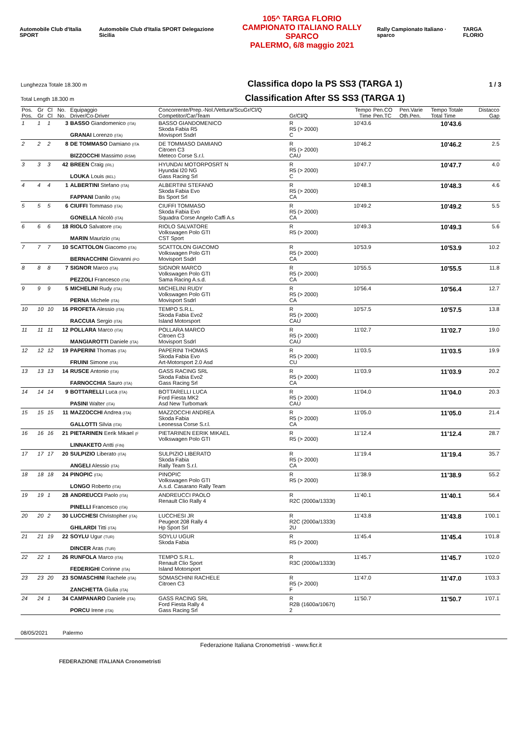Automobile Club d'Italia SPORT
Automobile Club d'Italia SPORT Delegazione Sicilia
105^ TARGA FLORIO
CAMPIONATO ITALIANO RALLY SPARCO
PALERMO, 6/8 maggio 2021
Rally Campionato Italiano · sparco
TARGA FLORIO
Lunghezza Totale 18.300 m
Classifica dopo la PS SS3 (TARGA 1)
1 / 3
Total Length 18.300 m
Classification After SS SS3 (TARGA 1)
| Pos. | Gr | Cl | No. | Equipaggio | Concorrente/Prep.-Nol./Vettura/ScuGr/Cl/Q | | Tempo | Pen.CO | Pen.Varie | Tempo Totale | Distacco |
| --- | --- | --- | --- | --- | --- | --- | --- | --- | --- | --- | --- |
| Pos. | Gr | Cl | No. | Driver/Co-Driver | Competitor/Car/Team | Gr/Cl/Q | Time | Pen.TC | Oth.Pen. | Total Time | Gap |
| 1 | 1 | 1 | 3 | BASSO Giandomenico (ITA) GRANAI Lorenzo (ITA) | BASSO GIANDOMENICO Skoda Fabia R5 Movisport Ssdrl | R R5 (> 2000) C | 10'43.6 | | | 10'43.6 | |
| 2 | 2 | 2 | 8 | DE TOMMASO Damiano (ITA BIZZOCCHI Massimo (RSM) | DE TOMMASO DAMIANO Citroen C3 Meteco Corse S.r.l. | R R5 (> 2000) CAU | 10'46.2 | | | 10'46.2 | 2.5 |
| 3 | 3 | 3 | 42 | BREEN Craig (IRL) LOUKA Louis (BEL) | HYUNDAI MOTORPOSRT N Hyundai I20 NG Gass Racing Srl | R R5 (> 2000) C | 10'47.7 | | | 10'47.7 | 4.0 |
| 4 | 4 | 4 | 1 | ALBERTINI Stefano (ITA) FAPPANI Danilo (ITA) | ALBERTINI STEFANO Skoda Fabia Evo Bs Sport Srl | R R5 (> 2000) CA | 10'48.3 | | | 10'48.3 | 4.6 |
| 5 | 5 | 5 | 6 | CIUFFI Tommaso (ITA) GONELLA Nicolò (ITA) | CIUFFI TOMMASO Skoda Fabia Evo Squadra Corse Angelo Caffi A.s | R R5 (> 2000) CA | 10'49.2 | | | 10'49.2 | 5.5 |
| 6 | 6 | 6 | 18 | RIOLO Salvatore (ITA) MARIN Maurizio (ITA) | RIOLO SALVATORE Volkswagen Polo GTI CST Sport | R R5 (> 2000) | 10'49.3 | | | 10'49.3 | 5.6 |
| 7 | 7 | 7 | 10 | SCATTOLON Giacomo (ITA) BERNACCHINI Giovanni (PO | SCATTOLON GIACOMO Volkswagen Polo GTI Movisport Ssdrl | R R5 (> 2000) CA | 10'53.9 | | | 10'53.9 | 10.2 |
| 8 | 8 | 8 | 7 | SIGNOR Marco (ITA) PEZZOLI Francesco (ITA) | SIGNOR MARCO Volkswagen Polo GTI Sama Racing A.s.d. | R R5 (> 2000) CA | 10'55.5 | | | 10'55.5 | 11.8 |
| 9 | 9 | 9 | 5 | MICHELINI Rudy (ITA) PERNA Michele (ITA) | MICHELINI RUDY Volkswagen Polo GTI Movisport Ssdrl | R R5 (> 2000) CA | 10'56.4 | | | 10'56.4 | 12.7 |
| 10 | 10 | 10 | 16 | PROFETA Alessio (ITA) RACCUIA Sergio (ITA) | TEMPO S.R.L. Skoda Fabia Evo2 Island Motorsport | R R5 (> 2000) CAU | 10'57.5 | | | 10'57.5 | 13.8 |
| 11 | 11 | 11 | 12 | POLLARA Marco (ITA) MANGIAROTTI Daniele (ITA) | POLLARA MARCO Citroen C3 Movisport Ssdrl | R R5 (> 2000) CAU | 11'02.7 | | | 11'02.7 | 19.0 |
| 12 | 12 | 12 | 19 | PAPERINI Thomas (ITA) FRUINI Simone (ITA) | PAPERINI THOMAS Skoda Fabia Evo Art-Motorsport 2.0 Asd | R R5 (> 2000) CU | 11'03.5 | | | 11'03.5 | 19.9 |
| 13 | 13 | 13 | 14 | RUSCE Antonio (ITA) FARNOCCHIA Sauro (ITA) | GASS RACING SRL Skoda Fabia Evo2 Gass Racing Srl | R R5 (> 2000) CA | 11'03.9 | | | 11'03.9 | 20.2 |
| 14 | 14 | 14 | 9 | BOTTARELLI Luca (ITA) PASINI Walter (ITA) | BOTTARELLI LUCA Ford Fiesta MK2 Asd New Turbomark | R R5 (> 2000) CAU | 11'04.0 | | | 11'04.0 | 20.3 |
| 15 | 15 | 15 | 11 | MAZZOCCHI Andrea (ITA) GALLOTTI Silvia (ITA) | MAZZOCCHI ANDREA Skoda Fabia Leonessa Corse S.r.l. | R R5 (> 2000) CA | 11'05.0 | | | 11'05.0 | 21.4 |
| 16 | 16 | 16 | 21 | PIETARINEN Eerik Mikael (F LINNAKETO Antti (FIN) | PIETARINEN EERIK MIKAEL Volkswagen Polo GTI | R R5 (> 2000) | 11'12.4 | | | 11'12.4 | 28.7 |
| 17 | 17 | 17 | 20 | SULPIZIO Liberato (ITA) ANGELI Alessio (ITA) | SULPIZIO LIBERATO Skoda Fabia Rally Team S.r.l. | R R5 (> 2000) CA | 11'19.4 | | | 11'19.4 | 35.7 |
| 18 | 18 | 18 | 24 | PINOPIC (ITA) LONGO Roberto (ITA) | PINOPIC Volkswagen Polo GTI A.s.d. Casarano Rally Team | R R5 (> 2000) | 11'38.9 | | | 11'38.9 | 55.2 |
| 19 | 19 | 1 | 28 | ANDREUCCI Paolo (ITA) PINELLI Francesco (ITA) | ANDREUCCI PAOLO Renault Clio Rally 4 | R R2C (2000a/1333t) | 11'40.1 | | | 11'40.1 | 56.4 |
| 20 | 20 | 2 | 30 | LUCCHESI Christopher (ITA) GHILARDI Titti (ITA) | LUCCHESI JR Peugeot 208 Rally 4 Hp Sport Srl | R R2C (2000a/1333t) 2U | 11'43.8 | | | 11'43.8 | 1'00.1 |
| 21 | 21 | 19 | 22 | SOYLU Ugur (TUR) DINCER Aras (TUR) | SOYLU UGUR Skoda Fabia | R R5 (> 2000) | 11'45.4 | | | 11'45.4 | 1'01.8 |
| 22 | 22 | 1 | 26 | RUNFOLA Marco (ITA) FEDERIGHI Corinne (ITA) | TEMPO S.R.L. Renault Clio Sport Island Motorsport | R R3C (2000a/1333t) | 11'45.7 | | | 11'45.7 | 1'02.0 |
| 23 | 23 | 20 | 23 | SOMASCHINI Rachele (ITA) ZANCHETTA Giulia (ITA) | SOMASCHINI RACHELE Citroen C3 | R R5 (> 2000) F | 11'47.0 | | | 11'47.0 | 1'03.3 |
| 24 | 24 | 1 | 34 | CAMPANARO Daniele (ITA) PORCU Irene (ITA) | GASS RACING SRL Ford Fiesta Rally 4 Gass Racing Srl | R R2B (1600a/1067t) 2 | 11'50.7 | | | 11'50.7 | 1'07.1 |
08/05/2021 Palermo
Federazione Italiana Cronometristi - www.ficr.it
FEDERAZIONE ITALIANA Cronometristi